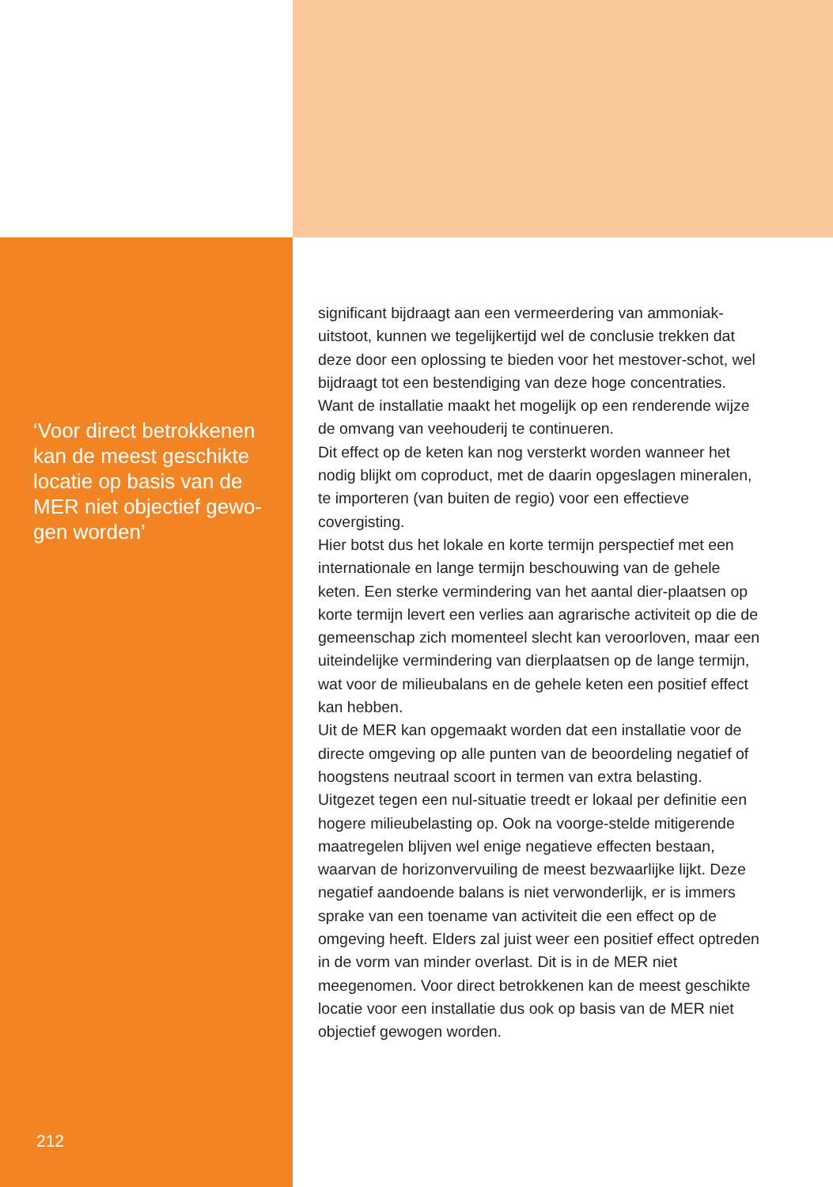‘Voor direct betrokkenen kan de meest geschikte locatie op basis van de MER niet objectief gewo-gen worden’
212
significant bijdraagt aan een vermeerdering van ammoniak-uitstoot, kunnen we tegelijkertijd wel de conclusie trekken dat deze door een oplossing te bieden voor het mestover-schot, wel bijdraagt tot een bestendiging van deze hoge concentraties. Want de installatie maakt het mogelijk op een renderende wijze de omvang van veehouderij te continueren.
Dit effect op de keten kan nog versterkt worden wanneer het nodig blijkt om coproduct, met de daarin opgeslagen mineralen, te importeren (van buiten de regio) voor een effectieve covergisting.
Hier botst dus het lokale en korte termijn perspectief met een internationale en lange termijn beschouwing van de gehele keten. Een sterke vermindering van het aantal dier-plaatsen op korte termijn levert een verlies aan agrarische activiteit op die de gemeenschap zich momenteel slecht kan veroorloven, maar een uiteindelijke vermindering van dierplaatsen op de lange termijn, wat voor de milieubalans en de gehele keten een positief effect kan hebben.
Uit de MER kan opgemaakt worden dat een installatie voor de directe omgeving op alle punten van de beoordeling negatief of hoogstens neutraal scoort in termen van extra belasting. Uitgezet tegen een nul-situatie treedt er lokaal per definitie een hogere milieubelasting op. Ook na voorge-stelde mitigerende maatregelen blijven wel enige negatieve effecten bestaan, waarvan de horizonvervuiling de meest bezwaarlijke lijkt. Deze negatief aandoende balans is niet verwonderlijk, er is immers sprake van een toename van activiteit die een effect op de omgeving heeft. Elders zal juist weer een positief effect optreden in de vorm van minder overlast. Dit is in de MER niet meegenomen. Voor direct betrokkenen kan de meest geschikte locatie voor een installatie dus ook op basis van de MER niet objectief gewogen worden.